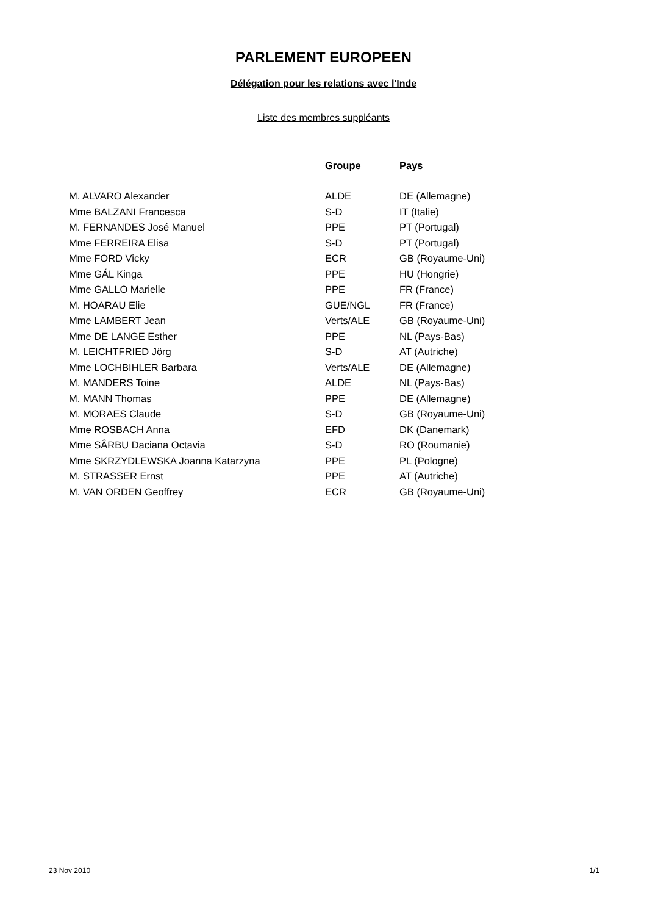PARLEMENT EUROPEEN
Délégation pour les relations avec l'Inde
Liste des membres suppléants
| | Groupe | Pays |
| --- | --- | --- |
| M. ALVARO Alexander | ALDE | DE (Allemagne) |
| Mme BALZANI Francesca | S-D | IT (Italie) |
| M. FERNANDES José Manuel | PPE | PT (Portugal) |
| Mme FERREIRA Elisa | S-D | PT (Portugal) |
| Mme FORD Vicky | ECR | GB (Royaume-Uni) |
| Mme GÁL Kinga | PPE | HU (Hongrie) |
| Mme GALLO Marielle | PPE | FR (France) |
| M. HOARAU Elie | GUE/NGL | FR (France) |
| Mme LAMBERT Jean | Verts/ALE | GB (Royaume-Uni) |
| Mme DE LANGE Esther | PPE | NL (Pays-Bas) |
| M. LEICHTFRIED Jörg | S-D | AT (Autriche) |
| Mme LOCHBIHLER Barbara | Verts/ALE | DE (Allemagne) |
| M. MANDERS Toine | ALDE | NL (Pays-Bas) |
| M. MANN Thomas | PPE | DE (Allemagne) |
| M. MORAES Claude | S-D | GB (Royaume-Uni) |
| Mme ROSBACH Anna | EFD | DK (Danemark) |
| Mme SÂRBU Daciana Octavia | S-D | RO (Roumanie) |
| Mme SKRZYDLEWSKA Joanna Katarzyna | PPE | PL (Pologne) |
| M. STRASSER Ernst | PPE | AT (Autriche) |
| M. VAN ORDEN Geoffrey | ECR | GB (Royaume-Uni) |
23 Nov 2010 1/1